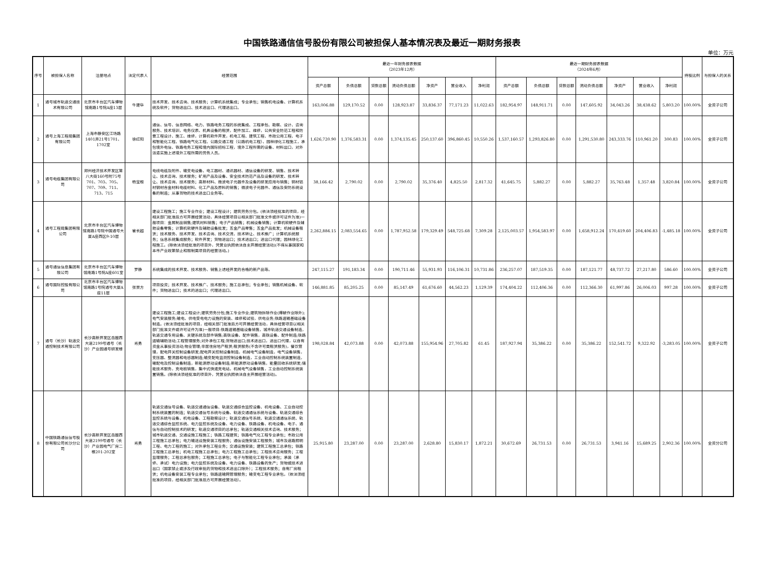中国铁路通信信号股份有限公司被担保人基本情况表及最近一期财务报表
单位：万元
| 序号 | 被担保人名称 | 注册地点 | 法定代表人 | 经营范围 | 最近一年财务报表数据 （2023年12月） | | | | | | | 最近一期财务报表数据 （2024年6月） | | | | | | | 持股比例 | 与担保人的关系 |
| --- | --- | --- | --- | --- | --- | --- | --- | --- | --- | --- | --- | --- | --- | --- | --- | --- | --- | --- | --- | --- |
| | | | | | 资产总额 | 负债总额 | 贷款总额 | 流动负债总额 | 净资产 | 营业收入 | 净利润 | 资产总额 | 负债总额 | 贷款总额 | 流动负债总额 | 净资产 | 营业收入 | 净利润 | | |
| 1 | 通号城市轨道交通技术有限公司 | 北京市丰台区汽车博物馆南路1号院A座13层 | 牛建华 | 技术开发、技术咨询、技术服务；计算机系统集成；专业承包；销售机电设备、计算机系统及软件；货物进出口、技术进出口、代理进出口。 | 163,006.88 | 129,170.52 | 0.00 | 128,923.87 | 33,836.37 | 77,171.23 | 11,022.63 | 182,954.97 | 148,911.71 | 0.00 | 147,605.92 | 34,043.26 | 38,438.62 | 5,803.20 | 100.00% | 全资子公司 |
| 2 | 通号上海工程局集团有限公司 | 上海市静安区江场路1401弄21号1701、1702室 | 徐红阳 | 通信、信号、信息网络、电力、铁路电务工程的系统集成、工程承包、勘察、设计、咨询服务、技术培训，电务仪表、机具设备的租赁，配件加工、维修，公共安全防范工程和防雷工程设计、施工、维修，计算机软件开发，机电工程、建筑工程、市政公用工程、电子和智能化工程、铁路电气化工程、公路交通工程（公路机电工程）、园林绿化工程施工，承包境外电信、铁路电务工程和境内国际招标工程，境外工程所需的设备、材料出口，对外派遣实施上述境外工程所需的劳务人员。 | 1,626,720.90 | 1,376,583.31 | 0.00 | 1,374,135.45 | 250,137.60 | 396,860.45 | 10,550.26 | 1,537,160.57 | 1,293,826.80 | 0.00 | 1,291,530.80 | 243,333.76 | 110,961.20 | 300.83 | 100.00% | 全资子公司 |
| 3 | 通号电缆集团有限公司 | 郑州经济技术开发区第八大街160号附75号701、703、705、707、709、711、713、715 | 杨宝根 | 电线电缆及附件、输变电设备、电工器材、通讯器材、通信设备的研发、销售、技术转让、技术咨询、技术服务；矿用产品及设备、安全技术防范产品及设备的研发、技术转让、技术咨询、技术服务；高新材料、微波电子元器件及设备的研发应用与销售；铜材铝材钢材合金材料电缆材料、化工产品及原料的销售；微波电子元器件、通信及安防系统设备的制造；从事货物的技术进出口业务等。 | 38,166.42 | 2,790.02 | 0.00 | 2,790.02 | 35,376.40 | 4,825.50 | 2,817.32 | 41,645.75 | 5,882.27 | 0.00 | 5,882.27 | 35,763.48 | 1,357.48 | 3,820.84 | 100.00% | 全资子公司 |
| 4 | 通号工程局集团有限公司 | 北京市丰台区汽车博物馆南路1号院中国通号大厦A座西区9-10层 | 崔长超 | 建设工程施工；施工专业作业；建设工程设计；建筑劳务分包。(依法须经批准的项目，经相关部门批准后方可开展经营活动，具体经营项目以相关部门批准文件或许可证件为准)一般项目：金属制品销售;建筑材料销售；电子产品销售；机械设备销售；计算机软硬件及辅助设备零售；计算机软硬件及辅助设备批发；五金产品零售；五金产品批发；机械设备租赁；技术服务、技术开发、技术咨询、技术交流、技术转让、技术推广；计算机系统服务；信息系统集成服务；软件开发；货物进出口；技术进出口；进出口代理；园林绿化工程施工。(除依法须经批准的项目外，凭营业执照依法自主开展经营活动)(不得从事国家和本市产业政策禁止和限制类项目的经营活动。) | 2,262,884.15 | 2,083,554.65 | 0.00 | 1,787,952.58 | 179,329.49 | 548,725.68 | 7,309.28 | 2,125,003.57 | 1,954,583.97 | 0.00 | 1,658,912.24 | 170,419.60 | 204,406.83 | -1,485.18 | 100.00% | 全资子公司 |
| 5 | 通号通信信息集团有限公司 | 北京市丰台区汽车博物馆南路1号院A座601室 | 罗静 | 系统集成的技术开发、技术服务、销售上述经开发的合格的新产品等。 | 247,115.27 | 191,183.34 | 0.00 | 190,711.46 | 55,931.93 | 116,106.31 | 10,731.86 | 236,257.07 | 187,519.35 | 0.00 | 187,121.77 | 48,737.72 | 27,217.80 | 586.60 | 100.00% | 全资子公司 |
| 6 | 通号国际控股有限公司 | 北京市丰台区汽车博物馆南路1号院通号大厦A座11层 | 张景方 | 项目投资；技术开发、技术推广、技术服务；施工总承包；专业承包；销售机械设备、软件；货物进出口；技术的进出口；代理进出口。 | 146,881.85 | 85,205.25 | 0.00 | 85,147.49 | 61,676.60 | 44,562.23 | 1,129.39 | 174,404.22 | 112,406.36 | 0.00 | 112,366.30 | 61,997.86 | 26,006.03 | 997.28 | 100.00% | 全资子公司 |
| 7 | 通号（长沙）轨道交通控制技术有限公司 | 长沙高新开发区岳麓西大道2199号通号（长沙）产业园通号研发楼 | 肖勇 | 建设工程施工;建设工程设计;建筑劳务分包;施工专业作业;建筑物拆除作业(爆破作业除外);电气安装服务;输电、供电受电电力设施的安装、维修和试验，供电业务;铁路运输基础设备制造。(依法须经批准的项目，经相关部门批准后方可开展经营活动，具体经营项目以相关部门批准文件或许可证件为准)一般项目:铁路运输基础设备销售，城市轨道交通设备制造，轨道交通专用设备、关键系统及部件销售;高铁设备、配件销售，高铁设备、配件制造;铁路运输辅助活动;工程管理服务;对外承包工程;货物进出口;技术进出口，进出口代理，以自有资金从事投资活动;物业管理;非居住房地产租赁;租赁服务(不含许可类租赁服务)，餐饮管理，配电开关控制设备研发;配电开关控制设备制造，机械电气设备制造，电气设备销售，变压器、整流器和电感器制造;输变配电监测控制设备制造，工业自动控制系统装置制造，输配电及控制设备制造，新能源原动设备制造;新能源原动设备销售，能量回收系统研发;储能技术服务，充电桩销售，集中式快速充电站，机械电气设备销售，工业自动控制系统装置销售。(除依法须经批准的项目外，凭营业执照依法自主开展经营活动)。 | 198,028.84 | 42,073.88 | 0.00 | 42,073.88 | 155,954.96 | 27,705.82 | 61.45 | 187,927.94 | 35,386.22 | 0.00 | 35,386.22 | 152,541.72 | 9,322.92 | -3,283.05 | 100.00% | 全资子公司 |
| 8 | 中国铁路通信信号股份有限公司长沙分公司 | 长沙高新开发区岳麓西大道2199号通号（长沙）产业园电气厂房二楼201-202室 | 肖勇 | 轨道交通信号设备、轨道交通通信设备、轨道交通综合监控设备、机电设备、工业自动控制系统装置的制造；轨道交通信号系统与设备、轨道交通通信系统与设备、轨道交通综合监控系统与设备、机电设备、工程勘察设计；轨道交通信号系统、轨道交通通信系统、轨道交通综合监控系统、电力监控系统及设备、电力设备、铁路设备、机电设备、电子、通信与自动控制技术的研发；轨道交通项目的总承包；轨道交通相关技术咨询、技术服务；城市轨道交通、交通设施工程施工；铁路工程建筑；铁路电气化工程专业承包；市政公用工程施工总承包；电力输送设施安装工程服务；通信设施安装工程服务；城市及道路照明工程、电力工程的施工；对外承包工程业务；交通设施安装；建筑工程施工总承包；铁路工程施工总承包；机电工程施工总承包；电力工程施工总承包；工程技术咨询服务；工程监理服务；工程总承包服务；工程施工总承包；电子与智能化工程专业承包；承装（承修、承试）电力设施；电力监控系统及设备、电力设备、铁路设备的生产；货物或技术进出口（国家禁止或涉及行政审批的货物和技术进出口除外）；工程技术服务；自有厂房租赁；机电设备安装工程专业承包；铁路运输网管理服务；输变电工程专业承包。（依法须经批准的项目，经相关部门批准后方可开展经营活动）。 | 25,915.80 | 23,287.00 | 0.00 | 23,287.00 | 2,628.80 | 15,830.17 | 1,872.21 | 30,672.69 | 26,731.53 | 0.00 | 26,731.53 | 3,941.16 | 15,689.25 | 2,902.36 | 100.00% | 全资分公司 |